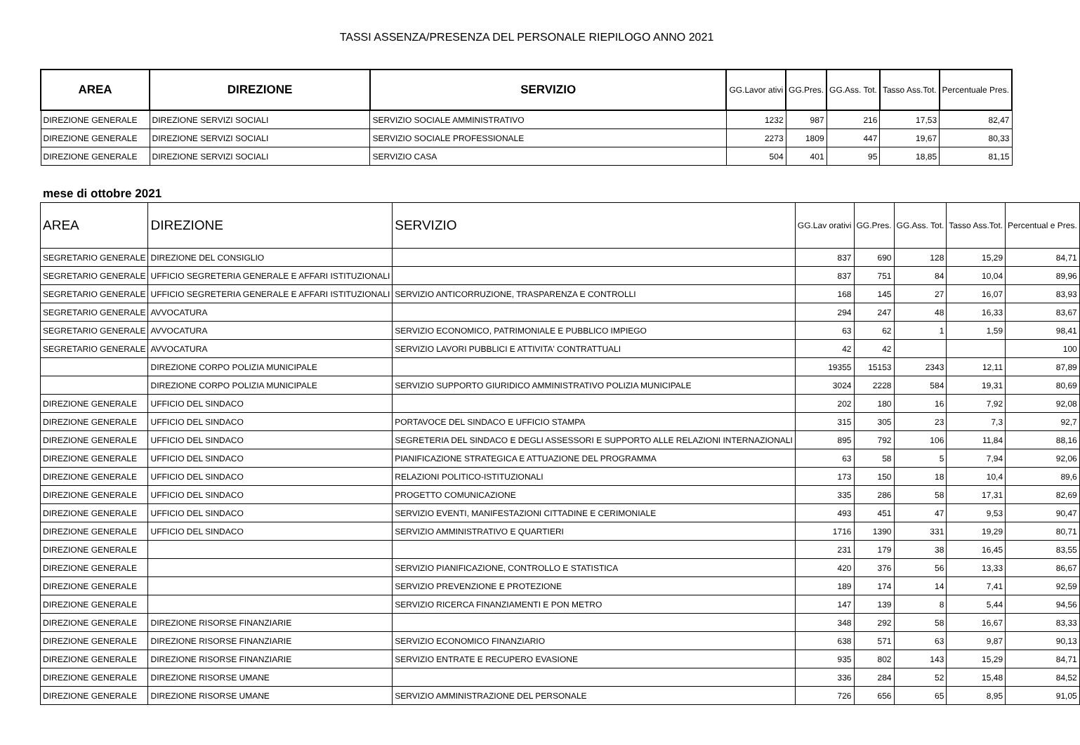TASSI ASSENZA/PRESENZA DEL PERSONALE RIEPILOGO ANNO 2021
| AREA | DIREZIONE | SERVIZIO | GG.Lavor ativi | GG.Pres. | GG.Ass. Tot. | Tasso Ass.Tot. | Percentuale Pres. |
| --- | --- | --- | --- | --- | --- | --- | --- |
| DIREZIONE GENERALE | DIREZIONE SERVIZI SOCIALI | SERVIZIO SOCIALE AMMINISTRATIVO | 1232 | 987 | 216 | 17,53 | 82,47 |
| DIREZIONE GENERALE | DIREZIONE SERVIZI SOCIALI | SERVIZIO SOCIALE PROFESSIONALE | 2273 | 1809 | 447 | 19,67 | 80,33 |
| DIREZIONE GENERALE | DIREZIONE SERVIZI SOCIALI | SERVIZIO CASA | 504 | 401 | 95 | 18,85 | 81,15 |
mese di ottobre 2021
| AREA | DIREZIONE | SERVIZIO | GG.Lav orativi | GG.Pres. | GG.Ass. Tot. | Tasso Ass.Tot. | Percentual e Pres. |
| --- | --- | --- | --- | --- | --- | --- | --- |
| SEGRETARIO GENERALE | DIREZIONE DEL CONSIGLIO | | 837 | 690 | 128 | 15,29 | 84,71 |
| SEGRETARIO GENERALE | UFFICIO SEGRETERIA GENERALE E AFFARI ISTITUZIONALI | | 837 | 751 | 84 | 10,04 | 89,96 |
| SEGRETARIO GENERALE | UFFICIO SEGRETERIA GENERALE E AFFARI ISTITUZIONALI | SERVIZIO ANTICORRUZIONE, TRASPARENZA E CONTROLLI | 168 | 145 | 27 | 16,07 | 83,93 |
| SEGRETARIO GENERALE | AVVOCATURA | | 294 | 247 | 48 | 16,33 | 83,67 |
| SEGRETARIO GENERALE | AVVOCATURA | SERVIZIO ECONOMICO, PATRIMONIALE E PUBBLICO IMPIEGO | 63 | 62 | 1 | 1,59 | 98,41 |
| SEGRETARIO GENERALE | AVVOCATURA | SERVIZIO LAVORI PUBBLICI E ATTIVITA' CONTRATTUALI | 42 | 42 | | | 100 |
| | DIREZIONE CORPO POLIZIA MUNICIPALE | | 19355 | 15153 | 2343 | 12,11 | 87,89 |
| | DIREZIONE CORPO POLIZIA MUNICIPALE | SERVIZIO SUPPORTO GIURIDICO AMMINISTRATIVO POLIZIA MUNICIPALE | 3024 | 2228 | 584 | 19,31 | 80,69 |
| DIREZIONE GENERALE | UFFICIO DEL SINDACO | | 202 | 180 | 16 | 7,92 | 92,08 |
| DIREZIONE GENERALE | UFFICIO DEL SINDACO | PORTAVOCE DEL SINDACO E UFFICIO STAMPA | 315 | 305 | 23 | 7,3 | 92,7 |
| DIREZIONE GENERALE | UFFICIO DEL SINDACO | SEGRETERIA DEL SINDACO E DEGLI ASSESSORI E SUPPORTO ALLE RELAZIONI INTERNAZIONALI | 895 | 792 | 106 | 11,84 | 88,16 |
| DIREZIONE GENERALE | UFFICIO DEL SINDACO | PIANIFICAZIONE STRATEGICA E ATTUAZIONE DEL PROGRAMMA | 63 | 58 | 5 | 7,94 | 92,06 |
| DIREZIONE GENERALE | UFFICIO DEL SINDACO | RELAZIONI POLITICO-ISTITUZIONALI | 173 | 150 | 18 | 10,4 | 89,6 |
| DIREZIONE GENERALE | UFFICIO DEL SINDACO | PROGETTO COMUNICAZIONE | 335 | 286 | 58 | 17,31 | 82,69 |
| DIREZIONE GENERALE | UFFICIO DEL SINDACO | SERVIZIO EVENTI, MANIFESTAZIONI CITTADINE E CERIMONIALE | 493 | 451 | 47 | 9,53 | 90,47 |
| DIREZIONE GENERALE | UFFICIO DEL SINDACO | SERVIZIO AMMINISTRATIVO E QUARTIERI | 1716 | 1390 | 331 | 19,29 | 80,71 |
| DIREZIONE GENERALE | | | 231 | 179 | 38 | 16,45 | 83,55 |
| DIREZIONE GENERALE | | SERVIZIO PIANIFICAZIONE, CONTROLLO E STATISTICA | 420 | 376 | 56 | 13,33 | 86,67 |
| DIREZIONE GENERALE | | SERVIZIO PREVENZIONE E PROTEZIONE | 189 | 174 | 14 | 7,41 | 92,59 |
| DIREZIONE GENERALE | | SERVIZIO RICERCA FINANZIAMENTI E PON METRO | 147 | 139 | 8 | 5,44 | 94,56 |
| DIREZIONE GENERALE | DIREZIONE RISORSE FINANZIARIE | | 348 | 292 | 58 | 16,67 | 83,33 |
| DIREZIONE GENERALE | DIREZIONE RISORSE FINANZIARIE | SERVIZIO ECONOMICO FINANZIARIO | 638 | 571 | 63 | 9,87 | 90,13 |
| DIREZIONE GENERALE | DIREZIONE RISORSE FINANZIARIE | SERVIZIO ENTRATE E RECUPERO EVASIONE | 935 | 802 | 143 | 15,29 | 84,71 |
| DIREZIONE GENERALE | DIREZIONE RISORSE UMANE | | 336 | 284 | 52 | 15,48 | 84,52 |
| DIREZIONE GENERALE | DIREZIONE RISORSE UMANE | SERVIZIO AMMINISTRAZIONE DEL PERSONALE | 726 | 656 | 65 | 8,95 | 91,05 |